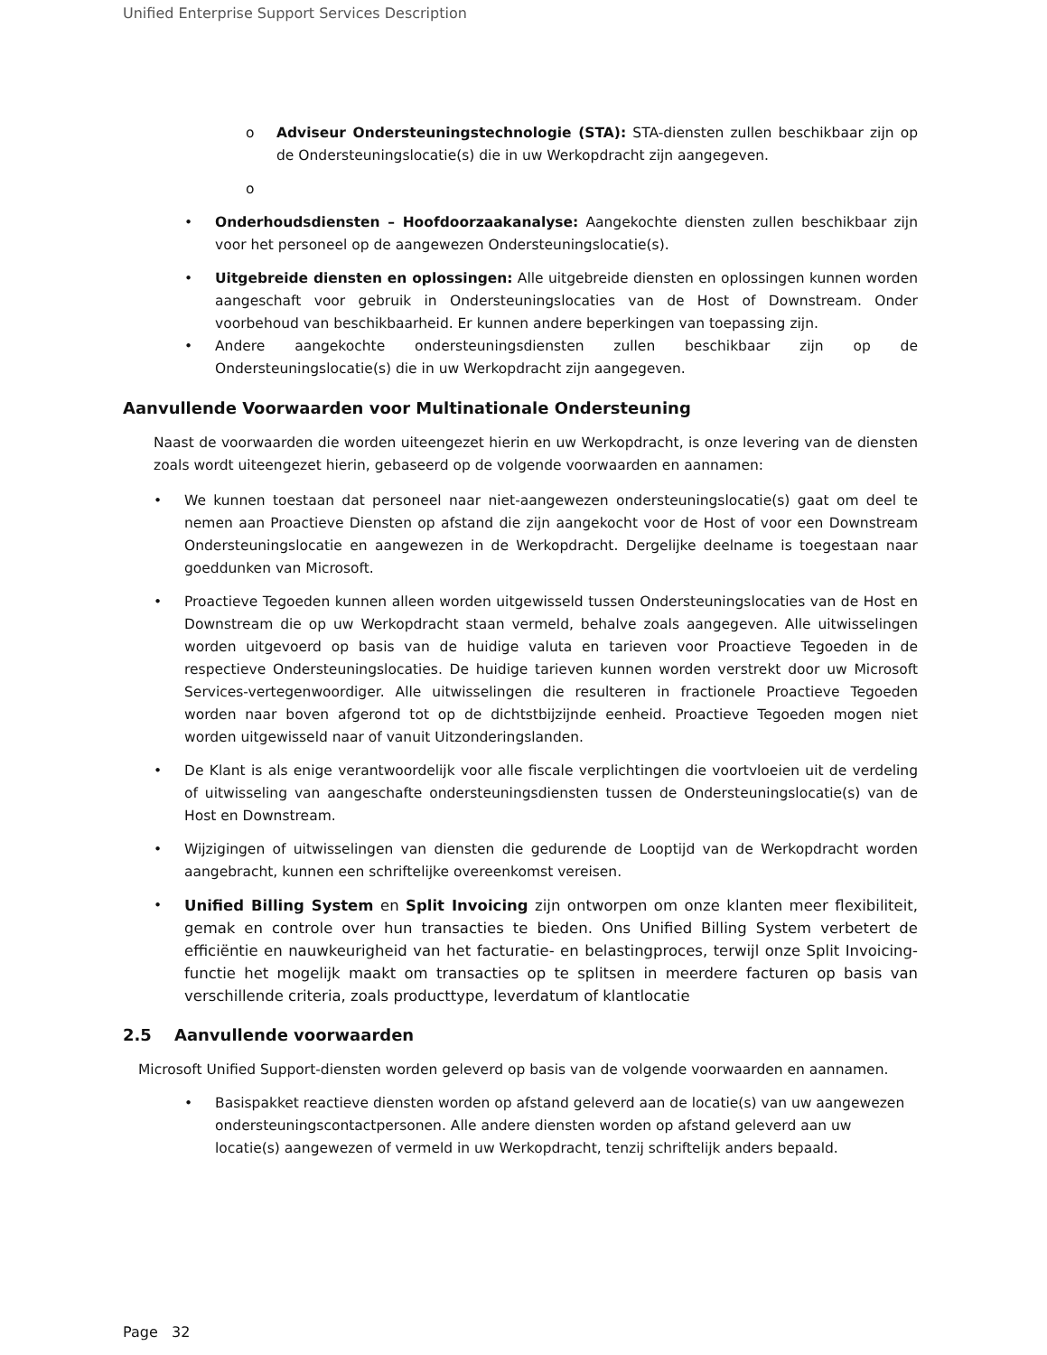Unified Enterprise Support Services Description
o Adviseur Ondersteuningstechnologie (STA): STA-diensten zullen beschikbaar zijn op de Ondersteuningslocatie(s) die in uw Werkopdracht zijn aangegeven.
o
• Onderhoudsdiensten – Hoofdoorzaakanalyse: Aangekochte diensten zullen beschikbaar zijn voor het personeel op de aangewezen Ondersteuningslocatie(s).
• Uitgebreide diensten en oplossingen: Alle uitgebreide diensten en oplossingen kunnen worden aangeschaft voor gebruik in Ondersteuningslocaties van de Host of Downstream. Onder voorbehoud van beschikbaarheid. Er kunnen andere beperkingen van toepassing zijn.
• Andere aangekochte ondersteuningsdiensten zullen beschikbaar zijn op de Ondersteuningslocatie(s) die in uw Werkopdracht zijn aangegeven.
Aanvullende Voorwaarden voor Multinationale Ondersteuning
Naast de voorwaarden die worden uiteengezet hierin en uw Werkopdracht, is onze levering van de diensten zoals wordt uiteengezet hierin, gebaseerd op de volgende voorwaarden en aannamen:
• We kunnen toestaan dat personeel naar niet-aangewezen ondersteuningslocatie(s) gaat om deel te nemen aan Proactieve Diensten op afstand die zijn aangekocht voor de Host of voor een Downstream Ondersteuningslocatie en aangewezen in de Werkopdracht. Dergelijke deelname is toegestaan naar goeddunken van Microsoft.
• Proactieve Tegoeden kunnen alleen worden uitgewisseld tussen Ondersteuningslocaties van de Host en Downstream die op uw Werkopdracht staan vermeld, behalve zoals aangegeven. Alle uitwisselingen worden uitgevoerd op basis van de huidige valuta en tarieven voor Proactieve Tegoeden in de respectieve Ondersteuningslocaties. De huidige tarieven kunnen worden verstrekt door uw Microsoft Services-vertegenwoordiger. Alle uitwisselingen die resulteren in fractionele Proactieve Tegoeden worden naar boven afgerond tot op de dichtstbijzijnde eenheid. Proactieve Tegoeden mogen niet worden uitgewisseld naar of vanuit Uitzonderingslanden.
• De Klant is als enige verantwoordelijk voor alle fiscale verplichtingen die voortvloeien uit de verdeling of uitwisseling van aangeschafte ondersteuningsdiensten tussen de Ondersteuningslocatie(s) van de Host en Downstream.
• Wijzigingen of uitwisselingen van diensten die gedurende de Looptijd van de Werkopdracht worden aangebracht, kunnen een schriftelijke overeenkomst vereisen.
• Unified Billing System en Split Invoicing zijn ontworpen om onze klanten meer flexibiliteit, gemak en controle over hun transacties te bieden. Ons Unified Billing System verbetert de efficiëntie en nauwkeurigheid van het facturatie- en belastingproces, terwijl onze Split Invoicing-functie het mogelijk maakt om transacties op te splitsen in meerdere facturen op basis van verschillende criteria, zoals producttype, leverdatum of klantlocatie
2.5 Aanvullende voorwaarden
Microsoft Unified Support-diensten worden geleverd op basis van de volgende voorwaarden en aannamen.
• Basispakket reactieve diensten worden op afstand geleverd aan de locatie(s) van uw aangewezen ondersteuningscontactpersonen. Alle andere diensten worden op afstand geleverd aan uw locatie(s) aangewezen of vermeld in uw Werkopdracht, tenzij schriftelijk anders bepaald.
Page 32